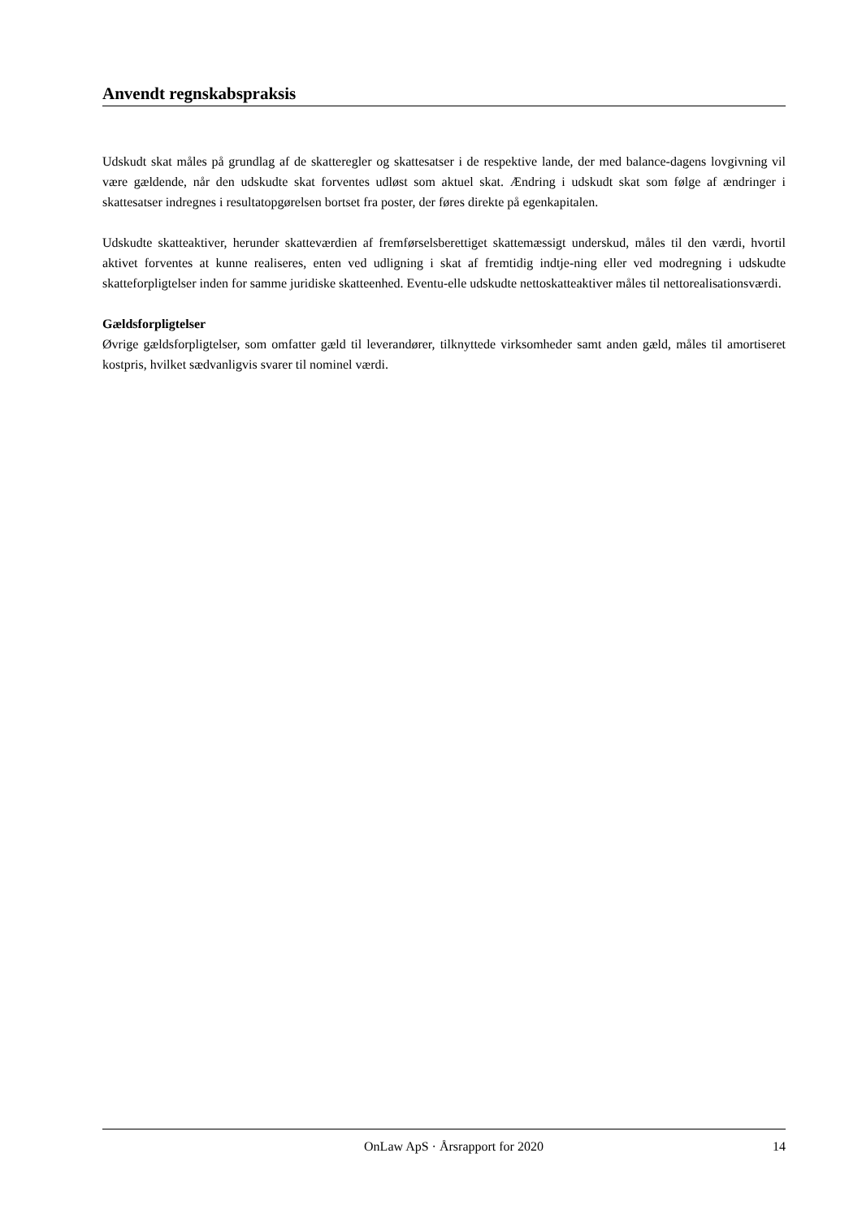Anvendt regnskabspraksis
Udskudt skat måles på grundlag af de skatteregler og skattesatser i de respektive lande, der med balance-dagens lovgivning vil være gældende, når den udskudte skat forventes udløst som aktuel skat. Ændring i udskudt skat som følge af ændringer i skattesatser indregnes i resultatopgørelsen bortset fra poster, der føres direkte på egenkapitalen.
Udskudte skatteaktiver, herunder skatteværdien af fremførselsberettiget skattemæssigt underskud, måles til den værdi, hvortil aktivet forventes at kunne realiseres, enten ved udligning i skat af fremtidig indtje-ning eller ved modregning i udskudte skatteforpligtelser inden for samme juridiske skatteenhed. Eventu-elle udskudte nettoskatteaktiver måles til nettorealisationsværdi.
Gældsforpligtelser
Øvrige gældsforpligtelser, som omfatter gæld til leverandører, tilknyttede virksomheder samt anden gæld, måles til amortiseret kostpris, hvilket sædvanligvis svarer til nominel værdi.
OnLaw ApS · Årsrapport for 2020 14